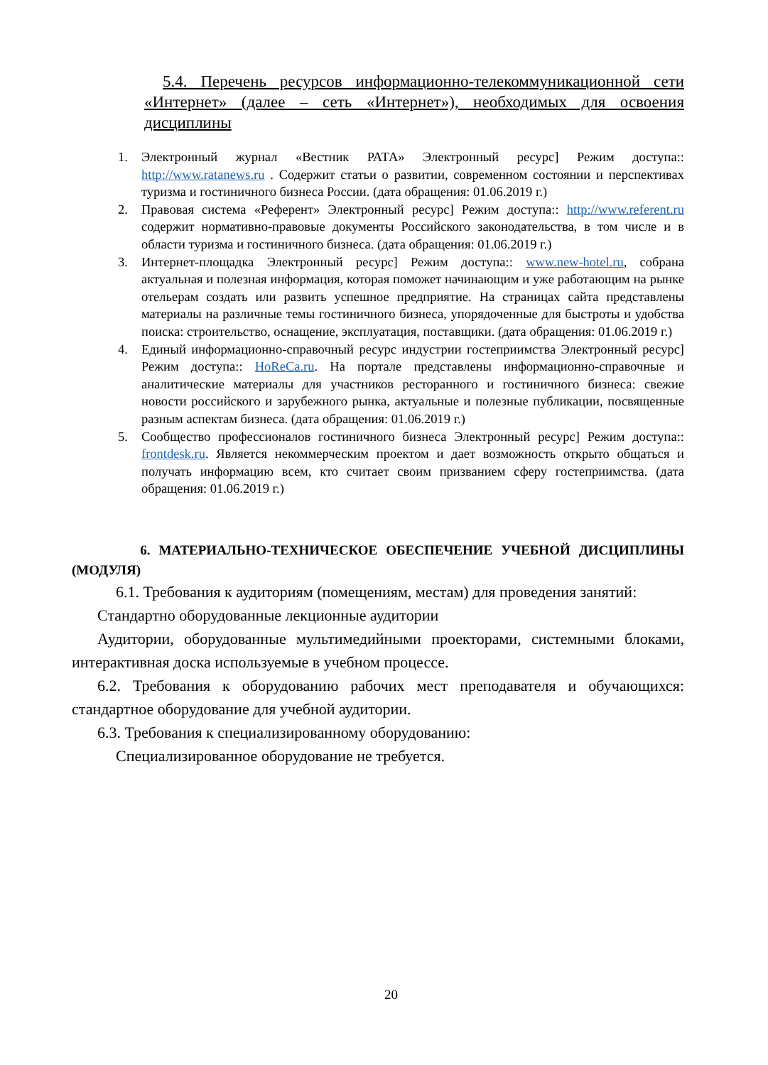5.4. Перечень ресурсов информационно-телекоммуникационной се­ти «Интернет» (далее – сеть «Интернет»), необходимых для освоения дисциплины
1. Электронный журнал «Вестник РАТА» Электронный ресурс] Режим доступа:: http://www.ratanews.ru . Содержит статьи о развитии, современном состоянии и перспективах туризма и гостиничного бизнеса России. (дата обращения: 01.06.2019 г.)
2. Правовая система «Референт» Электронный ресурс] Режим доступа:: http://www.referent.ru содержит нормативно-правовые документы Российского законодательства, в том числе и в области туризма и гостиничного бизнеса. (дата обращения: 01.06.2019 г.)
3. Интернет-площадка Электронный ресурс] Режим доступа:: www.new-hotel.ru, собрана актуальная и полезная информация, которая поможет начинающим и уже работающим на рынке отельерам создать или развить успешное предприятие. На страницах сайта представлены материалы на различные темы гостиничного бизнеса, упорядоченные для быстроты и удобства поиска: строительство, оснащение, эксплуатация, поставщики. (дата обращения: 01.06.2019 г.)
4. Единый информационно-справочный ресурс индустрии гостеприимства Электронный ресурс] Режим доступа:: HoReCa.ru. На портале представлены информационно-справочные и аналитические материалы для участников ресторанного и гостиничного бизнеса: свежие новости российского и зарубежного рынка, актуальные и полезные публикации, посвященные разным аспектам бизнеса. (дата обращения: 01.06.2019 г.)
5. Сообщество профессионалов гостиничного бизнеса Электронный ресурс] Режим доступа:: frontdesk.ru. Является некоммерческим проектом и дает возможность открыто общаться и получать информацию всем, кто считает своим призванием сферу гостеприимства. (дата обращения: 01.06.2019 г.)
6. МАТЕРИАЛЬНО-ТЕХНИЧЕСКОЕ ОБЕСПЕЧЕНИЕ УЧЕБНОЙ ДИСЦИПЛИ­НЫ (МОДУЛЯ)
6.1. Требования к аудиториям (помещениям, местам) для проведения за­нятий:
Стандартно оборудованные лекционные аудитории
Аудитории, оборудованные мультимедийными проекторами, системными блоками, интерактивная доска используемые в учебном процессе.
6.2. Требования к оборудованию рабочих мест преподавателя и обучающих­ся: стандартное оборудование для учебной аудитории.
6.3. Требования к специализированному оборудованию:
Специализированное оборудование не требуется.
20